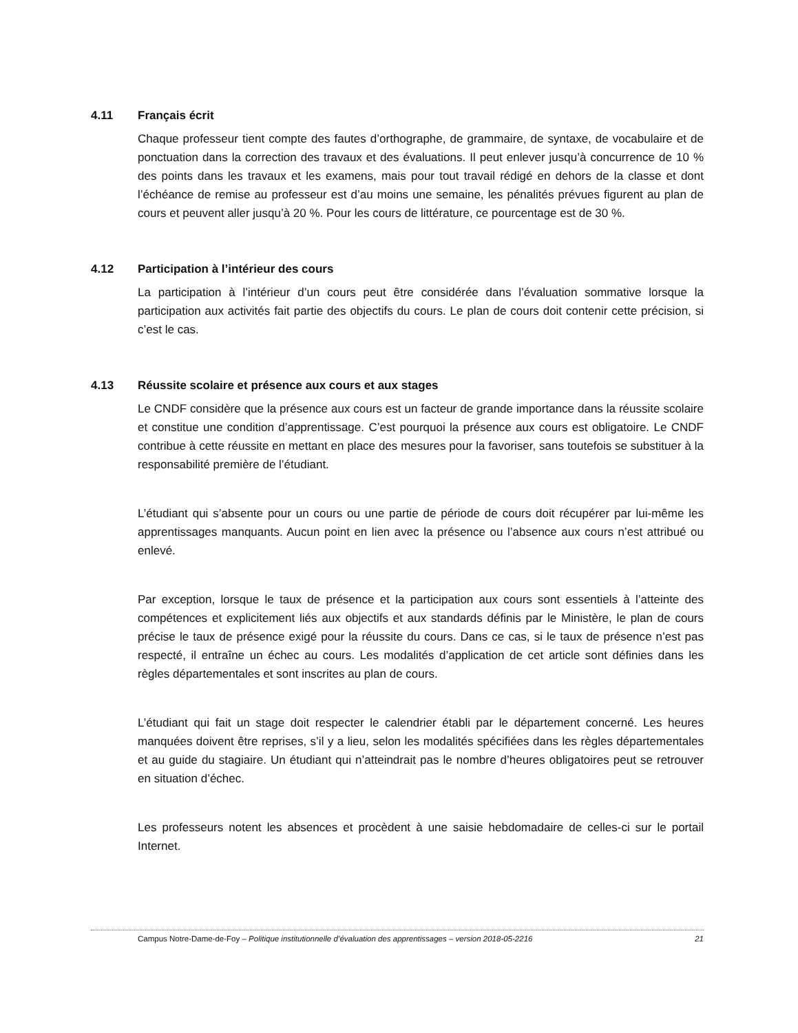4.11 Français écrit
Chaque professeur tient compte des fautes d’orthographe, de grammaire, de syntaxe, de vocabulaire et de ponctuation dans la correction des travaux et des évaluations. Il peut enlever jusqu’à concurrence de 10 % des points dans les travaux et les examens, mais pour tout travail rédigé en dehors de la classe et dont l’échéance de remise au professeur est d’au moins une semaine, les pénalités prévues figurent au plan de cours et peuvent aller jusqu’à 20 %. Pour les cours de littérature, ce pourcentage est de 30 %.
4.12 Participation à l’intérieur des cours
La participation à l’intérieur d’un cours peut être considérée dans l’évaluation sommative lorsque la participation aux activités fait partie des objectifs du cours. Le plan de cours doit contenir cette précision, si c’est le cas.
4.13 Réussite scolaire et présence aux cours et aux stages
Le CNDF considère que la présence aux cours est un facteur de grande importance dans la réussite scolaire et constitue une condition d’apprentissage. C’est pourquoi la présence aux cours est obligatoire. Le CNDF contribue à cette réussite en mettant en place des mesures pour la favoriser, sans toutefois se substituer à la responsabilité première de l’étudiant.
L’étudiant qui s’absente pour un cours ou une partie de période de cours doit récupérer par lui-même les apprentissages manquants. Aucun point en lien avec la présence ou l’absence aux cours n’est attribué ou enlevé.
Par exception, lorsque le taux de présence et la participation aux cours sont essentiels à l’atteinte des compétences et explicitement liés aux objectifs et aux standards définis par le Ministère, le plan de cours précise le taux de présence exigé pour la réussite du cours. Dans ce cas, si le taux de présence n’est pas respecté, il entraîne un échec au cours. Les modalités d’application de cet article sont définies dans les règles départementales et sont inscrites au plan de cours.
L’étudiant qui fait un stage doit respecter le calendrier établi par le département concerné. Les heures manquées doivent être reprises, s’il y a lieu, selon les modalités spécifiées dans les règles départementales et au guide du stagiaire. Un étudiant qui n’atteindrait pas le nombre d’heures obligatoires peut se retrouver en situation d’échec.
Les professeurs notent les absences et procèdent à une saisie hebdomadaire de celles-ci sur le portail Internet.
Campus Notre-Dame-de-Foy – Politique institutionnelle d’évaluation des apprentissages – version 2018-05-2216 21